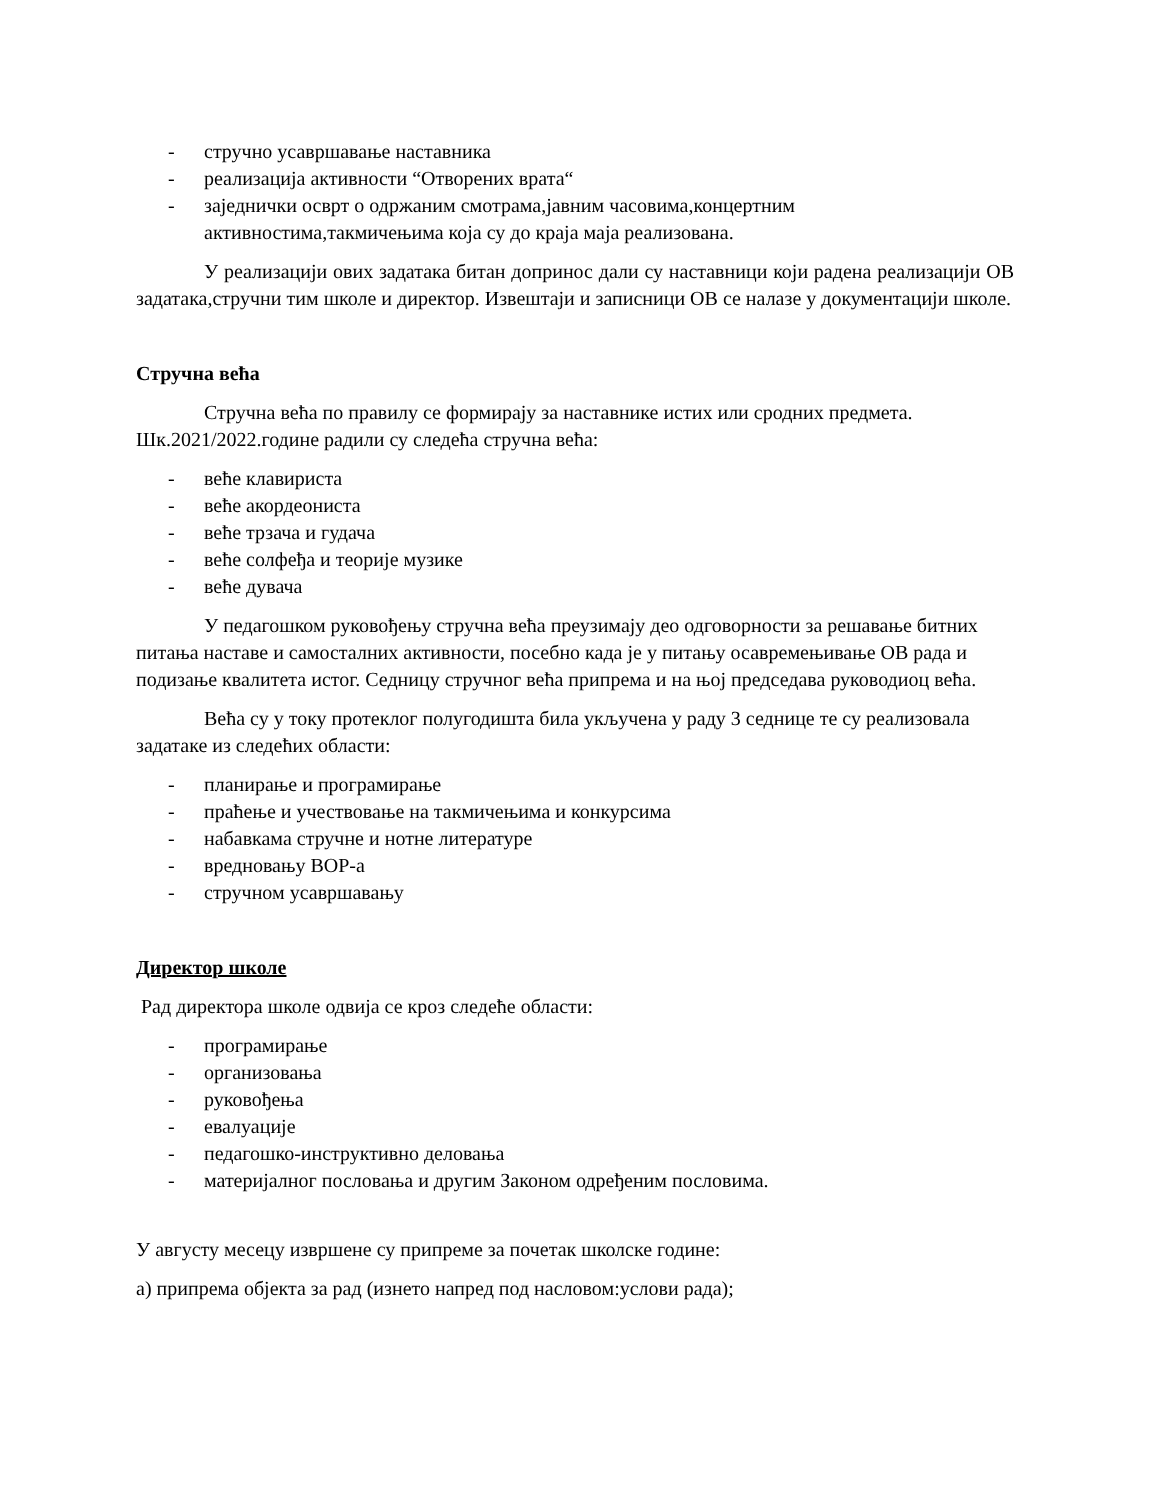- стручно усавршавање наставника
- реализација активности “Отворених врата“
- заједнички осврт о одржаним смотрама,јавним часовима,концертним активностима,такмичењима која су до краја маја реализована.
У реализацији ових задатака битан допринос дали су наставници који радена реализацији ОВ задатака,стручни тим школе и директор. Извештаји и записници ОВ се налазе у документацији школе.
Стручна већа
Стручна већа по правилу се формирају за наставнике истих или сродних предмета. Шк.2021/2022.године радили су следећа стручна већа:
- веће клавириста
- веће акордеониста
- веће трзача и гудача
- веће солфеђа и теорије музике
- веће дувача
У педагошком руковођењу стручна већа преузимају део одговорности за решавање битних питања наставе и самосталних активности, посебно када је у питању осавремењивање ОВ рада и подизање квалитета истог. Седницу стручног већа припрема и на њој председава руководиоц већа.
Већа су у току протеклог полугодишта била укључена у раду 3 седнице те су реализовала задатаке из следећих области:
- планирање и програмирање
- праћење и учествовање на такмичењима и конкурсима
- набавкама стручне и нотне литературе
- вредновању ВОР-а
- стручном усавршавању
Директор школе
Рад директора школе одвија се кроз следеће области:
- програмирање
- организовања
- руковођења
- евалуације
- педагошко-инструктивно деловања
- материјалног пословања и другим Законом одређеним пословима.
У августу месецу извршене су припреме за почетак школске године:
а) припрема објекта за рад (изнето напред под насловом:услови рада);